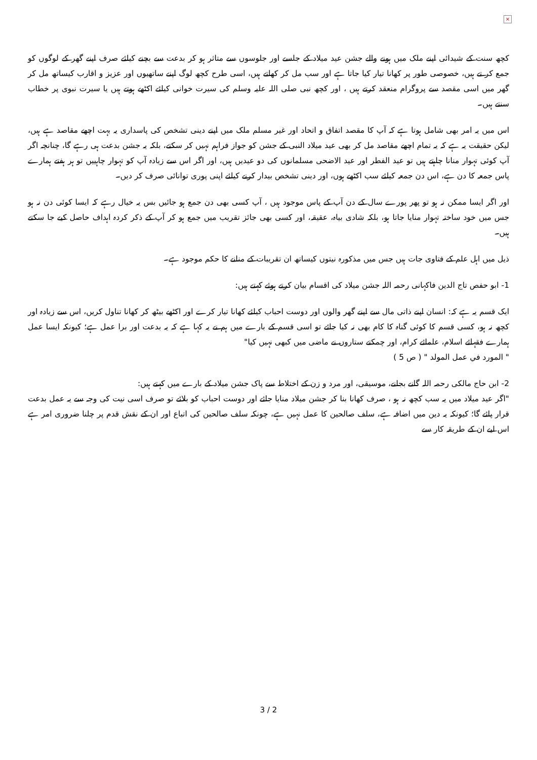×
کچھ سنت کے شیدائی اپنے ملک میں ہونے والے جشن عید میلاد کے جلسے اور جلوسوں سے متاثر ہو کر بدعت سے بچنے کیلئے صرف اپنے گھر کے لوگوں کو جمع کر تے ہیں، خصوصی طور پر کھانا تیار کیا جاتا ہے اور سب مل کر کھاتے ہیں، اسی طرح کچھ لوگ اپنے ساتھیوں اور عزیز و اقارب کیساتھ مل کر گھر میں اسی مقصد سے پروگرام منعقد کرتے ہیں ، اور کچھ نبی صلی اللہ علیہ وسلم کی سیرت خوانی کیلئے اکٹھے ہوتے ہیں یا سیرت نبوی پر خطاب سنتے ہیں۔
اس میں یہ امر بھی شامل ہوتا ہے کہ آپ کا مقصد اتفاق و اتحاد اور غیر مسلم ملک میں اپنے دینی تشخص کی پاسداری یہ بہت اچھے مقاصد ہے ہیں، لیکن حقیقت یہ ہے کہ یہ تمام اچھے مقاصد مل کر بھی عید میلاد النبی کے جشن کو جواز فراہم نہیں کر سکتے، بلکہ یہ جشن بدعت ہی رہے گا، چنانچہ اگر آپ کوئی تہوار منانا چاہتے ہیں تو عید الفطر اور عید الاضحی مسلمانوں کی دو عیدیں ہیں، اور اگر اس سے زیادہ آپ کو تہوار چاہییں تو ہر ہفتے ہمارے پاس جمعہ کا دن ہے، اس دن جمعہ کیلئے سب اکٹھے ہوں، اور دینی تشخص بیدار کرنے کیلئے اپنی پوری توانائی صرف کر دیں۔
اور اگر ایسا ممکن نہ ہو تو پھر پورے سال کے دن آپ کے پاس موجود ہیں ، آپ کسی بھی دن جمع ہو جائیں بس یہ خیال رہے کہ ایسا کوئی دن نہ ہو جس میں خود ساختہ تہوار منایا جاتا ہو، بلکہ شادی بیاہ، عقیقہ، اور کسی بھی جائز تقریب میں جمع ہو کر آپ کے ذکر کردہ اہداف حاصل کیے جا سکتے ہیں۔
ذیل میں اہل علم کے فتاوی جات ہیں جس میں مذکورہ نیتوں کیساتھ ان تقریبات کے منانے کا حکم موجود ہے۔
1- ابو حفص تاج الدین فاکہانی رحمہ اللہ جشن میلاد کی اقسام بیان کرتے ہوئے کہتے ہیں:
ایک قسم یہ ہے کہ: انسان اپنے ذاتی مال سے اپنے گھر والوں اور دوست احباب کیلئے کھانا تیار کرے اور اکٹھے بیٹھ کر کھانا تناول کریں، اس سے زیادہ اور کچھ نہ ہو، کسی قسم کا کوئی گناہ کا کام بھی نہ کیا جائے تو اسی قسم کے بارے میں ہم نے یہ کہا ہے کہ یہ بدعت اور برا عمل ہے؛ کیونکہ ایسا عمل ہمارے فقہائے اسلام، علمائے کرام، اور چمکتے ستاروں نے ماضی میں کبھی نہیں کیا"
" المورد في عمل المولد " ( ص 5 )
2- ابن حاج مالکی رحمہ اللہ گانے بجانے، موسیقی، اور مرد و زن کے اختلاط سے پاک جشن میلاد کے بارے میں کہتے ہیں:
"اگر عید میلاد میں یہ سب کچھ نہ ہو ، صرف کھانا بنا کر جشن میلاد منایا جائے اور دوست احباب کو بلائے تو صرف اسی نیت کی وجہ سے یہ عمل بدعت قرار پائے گا؛ کیونکہ یہ دین میں اضافہ ہے، سلف صالحین کا عمل نہیں ہے، چونکہ سلف صالحین کی اتباع اور ان کے نقش قدم پر چلنا ضروری امر ہے اس لیے ان کے طریقہ کار سے
3 / 2